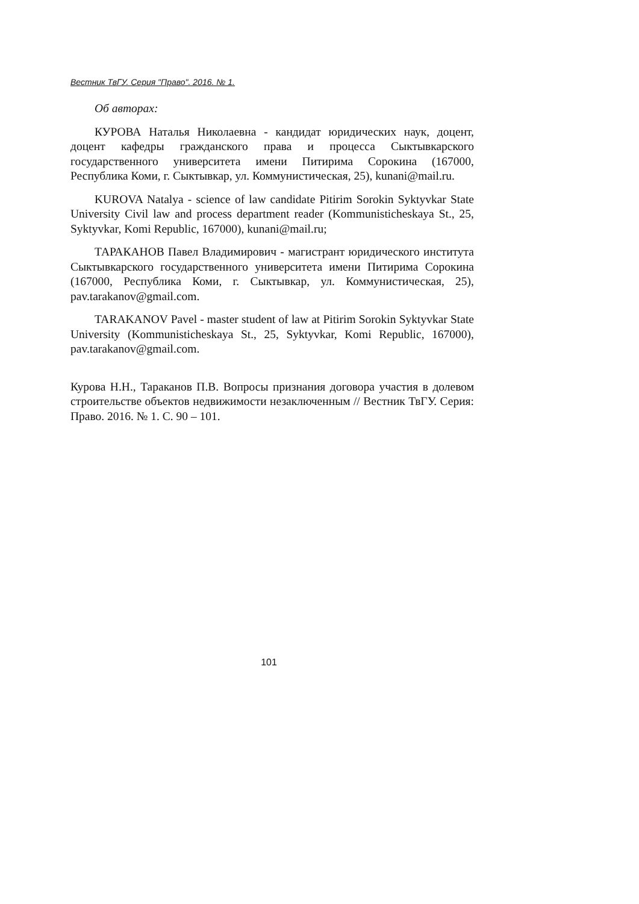Вестник ТвГУ. Серия "Право". 2016. № 1.
Об авторах:
КУРОВА Наталья Николаевна - кандидат юридических наук, доцент, доцент кафедры гражданского права и процесса Сыктывкарского государственного университета имени Питирима Сорокина (167000, Республика Коми, г. Сыктывкар, ул. Коммунистическая, 25), kunani@mail.ru.
KUROVA Natalya - science of law candidate Pitirim Sorokin Syktyvkar State University Civil law and process department reader (Kommunisticheskaya St., 25, Syktyvkar, Komi Republic, 167000), kunani@mail.ru;
ТАРАКАНОВ Павел Владимирович - магистрант юридического института Сыктывкарского государственного университета имени Питирима Сорокина (167000, Республика Коми, г. Сыктывкар, ул. Коммунистическая, 25), pav.tarakanov@gmail.com.
TARAKANOV Pavel - master student of law at Pitirim Sorokin Syktyvkar State University (Kommunisticheskaya St., 25, Syktyvkar, Komi Republic, 167000), pav.tarakanov@gmail.com.
Курова Н.Н., Тараканов П.В. Вопросы признания договора участия в долевом строительстве объектов недвижимости незаключенным // Вестник ТвГУ. Серия: Право. 2016. № 1. С. 90 – 101.
101